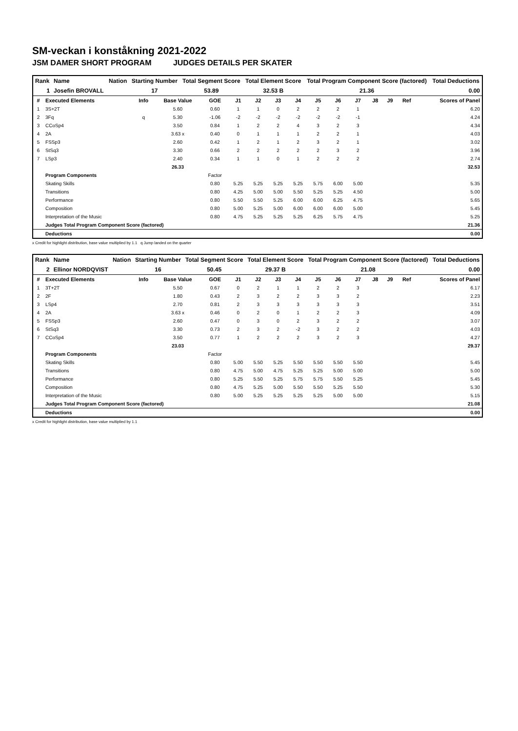SM-veckan i konståkning 2021-2022
JSM DAMER SHORT PROGRAM JUDGES DETAILS PER SKATER
| Rank | Name | Nation | Starting Number | Total Segment Score | Total Element Score | Total Program Component Score (factored) | Total Deductions |
| 1 | Josefin BROVALL | | 17 | 53.89 | 32.53 B | 21.36 | 0.00 |
| # | Executed Elements | Info | Base Value | GOE | J1 | J2 | J3 | J4 | J5 | J6 | J7 | J8 | J9 | Ref | Scores of Panel |
| --- | --- | --- | --- | --- | --- | --- | --- | --- | --- | --- | --- | --- | --- | --- | --- |
| 1 | 3S+2T | | 5.60 | 0.60 | 1 | 1 | 0 | 2 | 2 | 2 | 1 | | | | 6.20 |
| 2 | 3Fq | q | 5.30 | -1.06 | -2 | -2 | -2 | -2 | -2 | -2 | -1 | | | | 4.24 |
| 3 | CCoSp4 | | 3.50 | 0.84 | 1 | 2 | 2 | 4 | 3 | 2 | 3 | | | | 4.34 |
| 4 | 2A | | 3.63 x | 0.40 | 0 | 1 | 1 | 1 | 2 | 2 | 1 | | | | 4.03 |
| 5 | FSSp3 | | 2.60 | 0.42 | 1 | 2 | 1 | 2 | 3 | 2 | 1 | | | | 3.02 |
| 6 | StSq3 | | 3.30 | 0.66 | 2 | 2 | 2 | 2 | 2 | 3 | 2 | | | | 3.96 |
| 7 | LSp3 | | 2.40 | 0.34 | 1 | 1 | 0 | 1 | 2 | 2 | 2 | | | | 2.74 |
| | | | 26.33 | | | | | | | | | | | | 32.53 |
| | Program Components | | | Factor | | | | | | | | | | | |
| | Skating Skills | | | 0.80 | 5.25 | 5.25 | 5.25 | 5.25 | 5.75 | 6.00 | 5.00 | | | | 5.35 |
| | Transitions | | | 0.80 | 4.25 | 5.00 | 5.00 | 5.50 | 5.25 | 5.25 | 4.50 | | | | 5.00 |
| | Performance | | | 0.80 | 5.50 | 5.50 | 5.25 | 6.00 | 6.00 | 6.25 | 4.75 | | | | 5.65 |
| | Composition | | | 0.80 | 5.00 | 5.25 | 5.00 | 6.00 | 6.00 | 6.00 | 5.00 | | | | 5.45 |
| | Interpretation of the Music | | | 0.80 | 4.75 | 5.25 | 5.25 | 5.25 | 6.25 | 5.75 | 4.75 | | | | 5.25 |
| | Judges Total Program Component Score (factored) | | | | | | | | | | | | | | 21.36 |
| | Deductions | | | | | | | | | | | | | | 0.00 |
x Credit for highlight distribution, base value multiplied by 1.1 q Jump landed on the quarter
| Rank | Name | Nation | Starting Number | Total Segment Score | Total Element Score | Total Program Component Score (factored) | Total Deductions |
| 2 | Ellinor NORDQVIST | | 16 | 50.45 | 29.37 B | 21.08 | 0.00 |
| # | Executed Elements | Info | Base Value | GOE | J1 | J2 | J3 | J4 | J5 | J6 | J7 | J8 | J9 | Ref | Scores of Panel |
| --- | --- | --- | --- | --- | --- | --- | --- | --- | --- | --- | --- | --- | --- | --- | --- |
| 1 | 3T+2T | | 5.50 | 0.67 | 0 | 2 | 1 | 1 | 2 | 2 | 3 | | | | 6.17 |
| 2 | 2F | | 1.80 | 0.43 | 2 | 3 | 2 | 2 | 3 | 3 | 2 | | | | 2.23 |
| 3 | LSp4 | | 2.70 | 0.81 | 2 | 3 | 3 | 3 | 3 | 3 | 3 | | | | 3.51 |
| 4 | 2A | | 3.63 x | 0.46 | 0 | 2 | 0 | 1 | 2 | 2 | 3 | | | | 4.09 |
| 5 | FSSp3 | | 2.60 | 0.47 | 0 | 3 | 0 | 2 | 3 | 2 | 2 | | | | 3.07 |
| 6 | StSq3 | | 3.30 | 0.73 | 2 | 3 | 2 | -2 | 3 | 2 | 2 | | | | 4.03 |
| 7 | CCoSp4 | | 3.50 | 0.77 | 1 | 2 | 2 | 2 | 3 | 2 | 3 | | | | 4.27 |
| | | | 23.03 | | | | | | | | | | | | 29.37 |
| | Program Components | | | Factor | | | | | | | | | | | |
| | Skating Skills | | | 0.80 | 5.00 | 5.50 | 5.25 | 5.50 | 5.50 | 5.50 | 5.50 | | | | 5.45 |
| | Transitions | | | 0.80 | 4.75 | 5.00 | 4.75 | 5.25 | 5.25 | 5.00 | 5.00 | | | | 5.00 |
| | Performance | | | 0.80 | 5.25 | 5.50 | 5.25 | 5.75 | 5.75 | 5.50 | 5.25 | | | | 5.45 |
| | Composition | | | 0.80 | 4.75 | 5.25 | 5.00 | 5.50 | 5.50 | 5.25 | 5.50 | | | | 5.30 |
| | Interpretation of the Music | | | 0.80 | 5.00 | 5.25 | 5.25 | 5.25 | 5.25 | 5.00 | 5.00 | | | | 5.15 |
| | Judges Total Program Component Score (factored) | | | | | | | | | | | | | | 21.08 |
| | Deductions | | | | | | | | | | | | | | 0.00 |
x Credit for highlight distribution, base value multiplied by 1.1